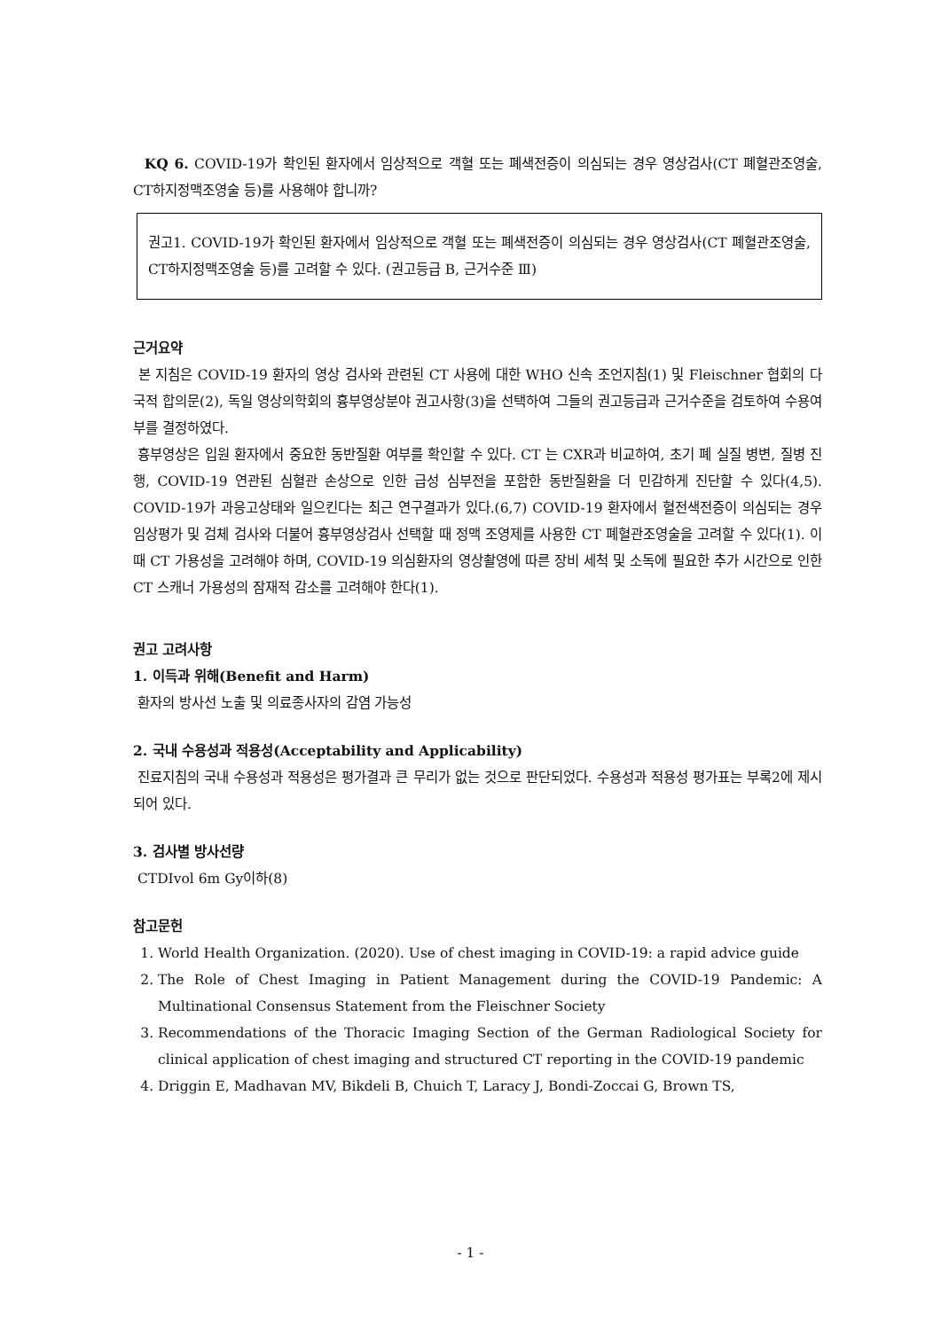KQ 6. COVID-19가 확인된 환자에서 임상적으로 객혈 또는 폐색전증이 의심되는 경우 영상검사(CT 폐혈관조영술, CT하지정맥조영술 등)를 사용해야 합니까?
권고1. COVID-19가 확인된 환자에서 임상적으로 객혈 또는 폐색전증이 의심되는 경우 영상검사(CT 폐혈관조영술, CT하지정맥조영술 등)를 고려할 수 있다. (권고등급 B, 근거수준 Ⅲ)
근거요약
본 지침은 COVID-19 환자의 영상 검사와 관련된 CT 사용에 대한 WHO 신속 조언지침(1) 및 Fleischner 협회의 다국적 합의문(2), 독일 영상의학회의 흉부영상분야 권고사항(3)을 선택하여 그들의 권고등급과 근거수준을 검토하여 수용여부를 결정하였다.
흉부영상은 입원 환자에서 중요한 동반질환 여부를 확인할 수 있다. CT 는 CXR과 비교하여, 초기 폐 실질 병변, 질병 진행, COVID-19 연관된 심혈관 손상으로 인한 급성 심부전을 포함한 동반질환을 더 민감하게 진단할 수 있다(4,5). COVID-19가 과응고상태와 일으킨다는 최근 연구결과가 있다.(6,7) COVID-19 환자에서 혈전색전증이 의심되는 경우 임상평가 및 검체 검사와 더불어 흉부영상검사 선택할 때 정맥 조영제를 사용한 CT 폐혈관조영술을 고려할 수 있다(1). 이때 CT 가용성을 고려해야 하며, COVID-19 의심환자의 영상촬영에 따른 장비 세척 및 소독에 필요한 추가 시간으로 인한 CT 스캐너 가용성의 잠재적 감소를 고려해야 한다(1).
권고 고려사항
1. 이득과 위해(Benefit and Harm)
환자의 방사선 노출 및 의료종사자의 감염 가능성
2. 국내 수용성과 적용성(Acceptability and Applicability)
진료지침의 국내 수용성과 적용성은 평가결과 큰 무리가 없는 것으로 판단되었다. 수용성과 적용성 평가표는 부록2에 제시되어 있다.
3. 검사별 방사선량
CTDIvol 6m Gy이하(8)
참고문헌
1. World Health Organization. (2020). Use of chest imaging in COVID-19: a rapid advice guide
2. The Role of Chest Imaging in Patient Management during the COVID-19 Pandemic: A Multinational Consensus Statement from the Fleischner Society
3. Recommendations of the Thoracic Imaging Section of the German Radiological Society for clinical application of chest imaging and structured CT reporting in the COVID-19 pandemic
4. Driggin E, Madhavan MV, Bikdeli B, Chuich T, Laracy J, Bondi-Zoccai G, Brown TS,
- 1 -